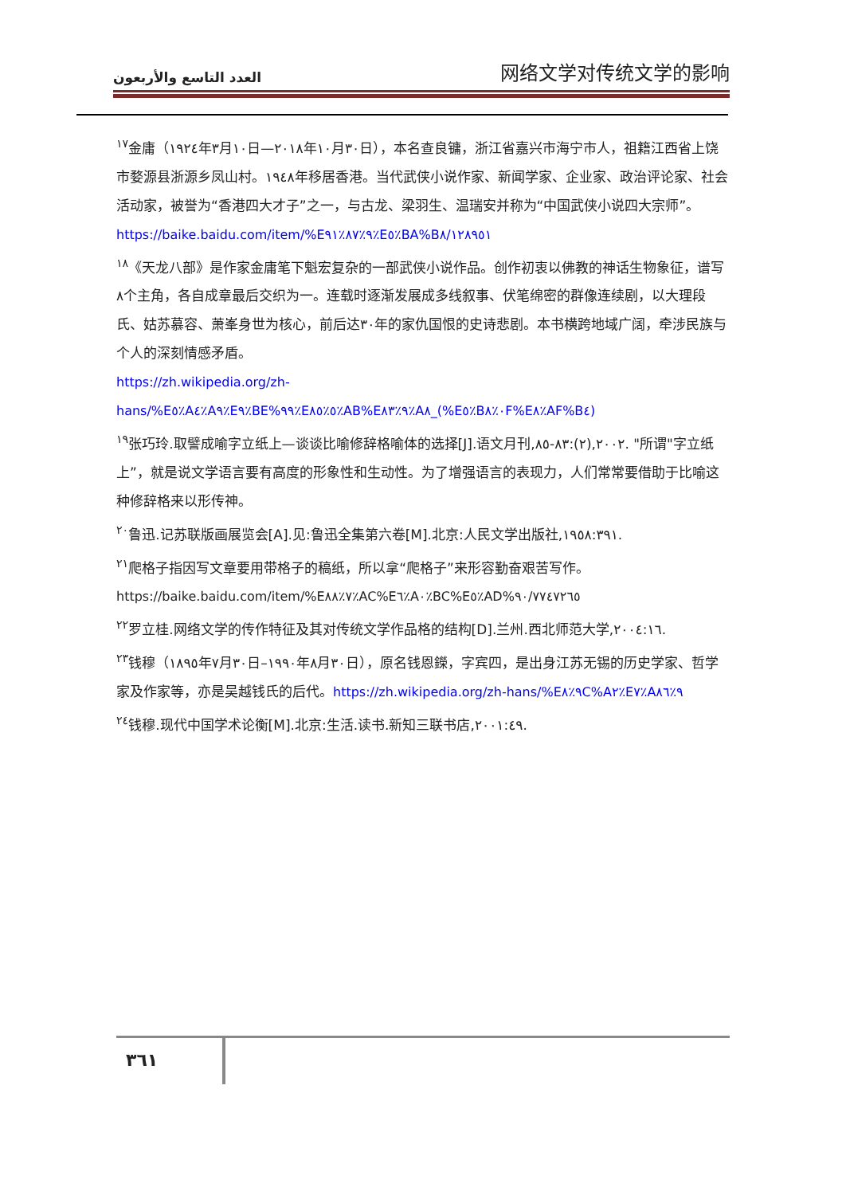العدد التاسع والأربعون 网络文学对传统文学的影响
<sup>١٧</sup> 金庸（١٩٢٤年٣月١٠日—٢٠١٨年١٠月٣٠日），本名查良镛，浙江省嘉兴市海宁市人，祖籍江西省上饶市婺源县浙源乡凤山村。١٩٤٨年移居香港。当代武侠小说作家、新闻学家、企业家、政治评论家、社会活动家，被誉为“香港四大才子”之一，与古龙、梁羽生、温瑞安并称为“中国武侠小说四大宗师”。
https://baike.baidu.com/item/%E٩٪٨٧٪٩١٪E٥٪BA%B٨/١٢٨٩٥١
<sup>١٨</sup>《天龙八部》是作家金庸笔下魁宏复杂的一部武侠小说作品。创作初衷以佛教的神话生物象征，谱写٨个主角，各自成章最后交织为一。连载时逐渐发展成多线叙事、伏笔绵密的群像连续剧，以大理段氏、姑苏慕容、萧峯身世为核心，前后达٣٠年的家仇国恨的史诗悲剧。本书横跨地域广阔，牵涉民族与个人的深刻情感矛盾。
https://zh.wikipedia.org/zh-hans/%E٥٪A٤٪A٩٪E٩٪BE%٩٩٪E٥٪٨٥٪AB%E٩٪٨٣٪A٨_(%E٥٪B٠٪٨F%E٨٪AF%B٤)
<sup>١٩</sup> 张巧玲.取譬成喻字立纸上—谈谈比喻修辞格喻体的选择[J].语文月刊,٢٠٠٢,(٢):٨٣-٨٥. "所谓"字立纸上”，就是说文学语言要有高度的形象性和生动性。为了增强语言的表现力，人们常常要借助于比喻这种修辞格来以形传神。
<sup>٢٠</sup> 鲁迅.记苏联版画展览会[A].见:鲁迅全集第六卷[M].北京:人民文学出版社,١٩٥٨:٣٩١.
<sup>٢١</sup> 爬格子指因写文章要用带格子的稿纸，所以拿“爬格子”来形容勤奋艰苦写作。
https://baike.baidu.com/item/%E٧٪٨٨٪AC%E٦٪A٠٪BC%E٥٪AD%٩٠/٧٧٤٧٢٦٥
<sup>٢٢</sup> 罗立桂.网络文学的传作特征及其对传统文学作品格的结构[D].兰州.西北师范大学,٢٠٠٤:١٦.
<sup>٢٣</sup> 钱穆（١٨٩٥年٧月٣٠日–١٩٩٠年٨月٣٠日），原名钱恩鑅，字宾四，是出身江苏无锡的历史学家、哲学家及作家等，亦是吴越钱氏的后代。https://zh.wikipedia.org/zh-hans/%E٩٪٨C%A٢٪E٧٪A٩٪٨٦
<sup>٢٤</sup> 钱穆.现代中国学术论衡[M].北京:生活.读书.新知三联书店,٢٠٠١:٤٩.
٣٦١